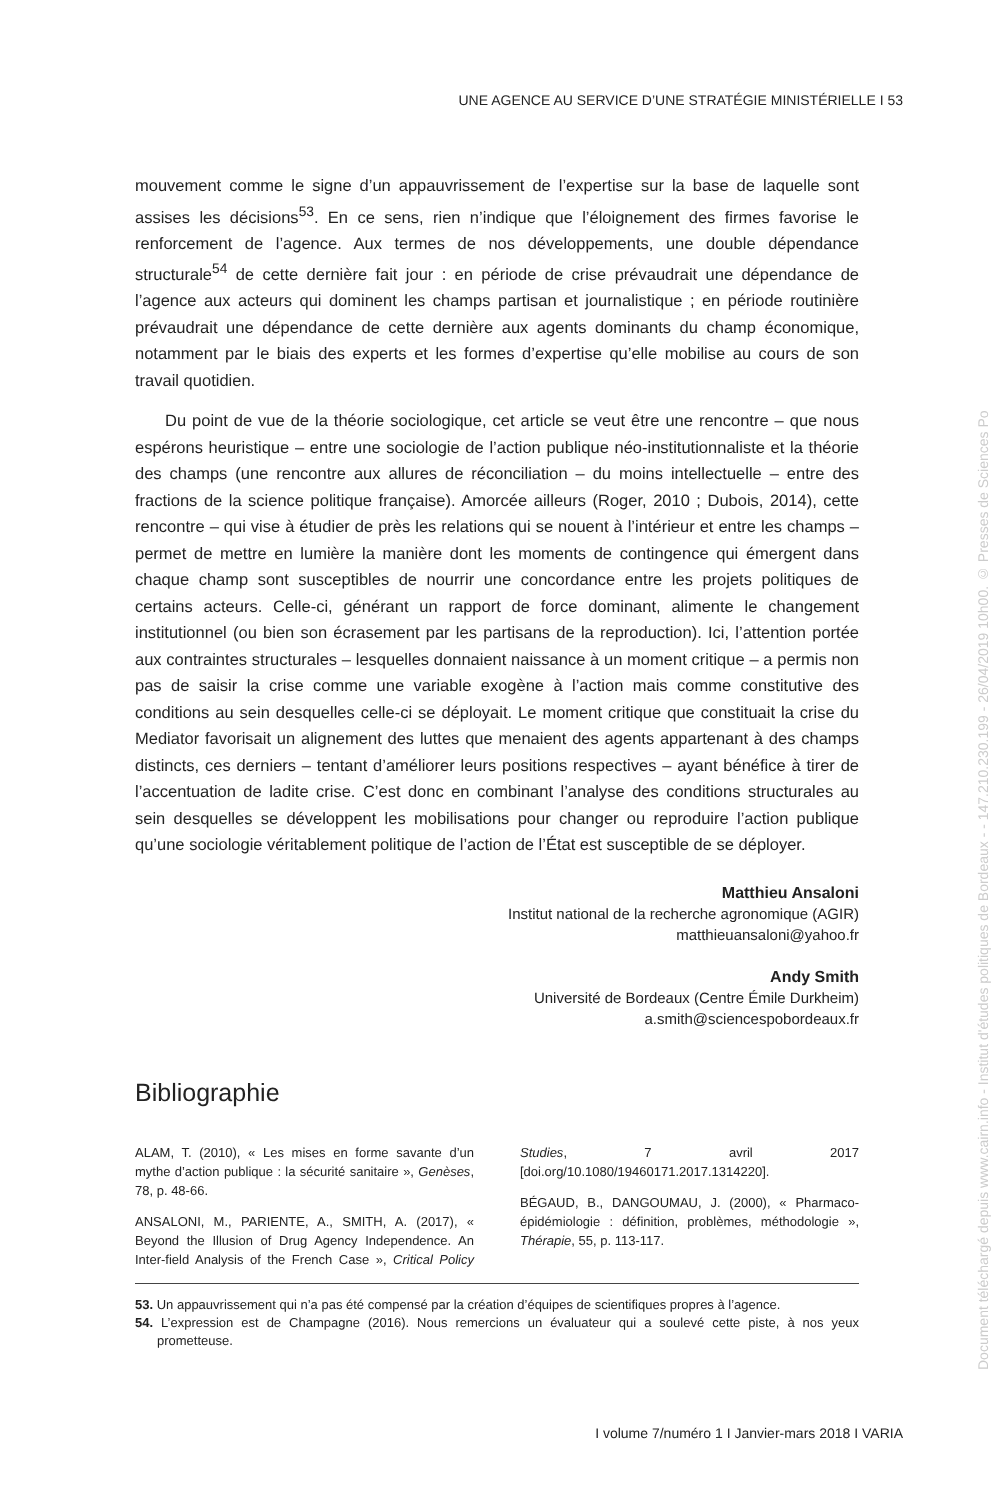UNE AGENCE AU SERVICE D’UNE STRATÉGIE MINISTÉRIELLE I 53
mouvement comme le signe d’un appauvrissement de l’expertise sur la base de laquelle sont assises les décisions<sup>53</sup>. En ce sens, rien n’indique que l’éloignement des firmes favorise le renforcement de l’agence. Aux termes de nos développements, une double dépendance structurale<sup>54</sup> de cette dernière fait jour : en période de crise prévaudrait une dépendance de l’agence aux acteurs qui dominent les champs partisan et journalistique ; en période routinière prévaudrait une dépendance de cette dernière aux agents dominants du champ économique, notamment par le biais des experts et les formes d’expertise qu’elle mobilise au cours de son travail quotidien.
Du point de vue de la théorie sociologique, cet article se veut être une rencontre – que nous espérons heuristique – entre une sociologie de l’action publique néo-institutionnaliste et la théorie des champs (une rencontre aux allures de réconciliation – du moins intellectuelle – entre des fractions de la science politique française). Amorcée ailleurs (Roger, 2010 ; Dubois, 2014), cette rencontre – qui vise à étudier de près les relations qui se nouent à l’intérieur et entre les champs – permet de mettre en lumière la manière dont les moments de contingence qui émergent dans chaque champ sont susceptibles de nourrir une concordance entre les projets politiques de certains acteurs. Celle-ci, générant un rapport de force dominant, alimente le changement institutionnel (ou bien son écrasement par les partisans de la reproduction). Ici, l’attention portée aux contraintes structurales – lesquelles donnaient naissance à un moment critique – a permis non pas de saisir la crise comme une variable exogène à l’action mais comme constitutive des conditions au sein desquelles celle-ci se déployait. Le moment critique que constituait la crise du Mediator favorisait un alignement des luttes que menaient des agents appartenant à des champs distincts, ces derniers – tentant d’améliorer leurs positions respectives – ayant bénéfice à tirer de l’accentuation de ladite crise. C’est donc en combinant l’analyse des conditions structurales au sein desquelles se développent les mobilisations pour changer ou reproduire l’action publique qu’une sociologie véritablement politique de l’action de l’État est susceptible de se déployer.
Matthieu Ansaloni
Institut national de la recherche agronomique (AGIR)
matthieuansaloni@yahoo.fr
Andy Smith
Université de Bordeaux (Centre Émile Durkheim)
a.smith@sciencespobordeaux.fr
Bibliographie
ALAM, T. (2010), « Les mises en forme savante d’un mythe d’action publique : la sécurité sanitaire », Genèses, 78, p. 48-66.
ANSALONI, M., PARIENTE, A., SMITH, A. (2017), « Beyond the Illusion of Drug Agency Independence. An Inter-field Analysis of the French Case », Critical Policy Studies, 7 avril 2017 [doi.org/10.1080/19460171.2017.1314220].
BÉGAUD, B., DANGOUMAU, J. (2000), « Pharmaco-épidémiologie : définition, problèmes, méthodologie », Thérapie, 55, p. 113-117.
53. Un appauvrissement qui n’a pas été compensé par la création d’équipes de scientifiques propres à l’agence.
54. L’expression est de Champagne (2016). Nous remercions un évaluateur qui a soulevé cette piste, à nos yeux prometteuse.
I volume 7/numéro 1 I Janvier-mars 2018 I VARIA
Document téléchargé depuis www.cairn.info - Institut d'études politiques de Bordeaux - - 147.210.230.199 - 26/04/2019 10h00. © Presses de Sciences Po